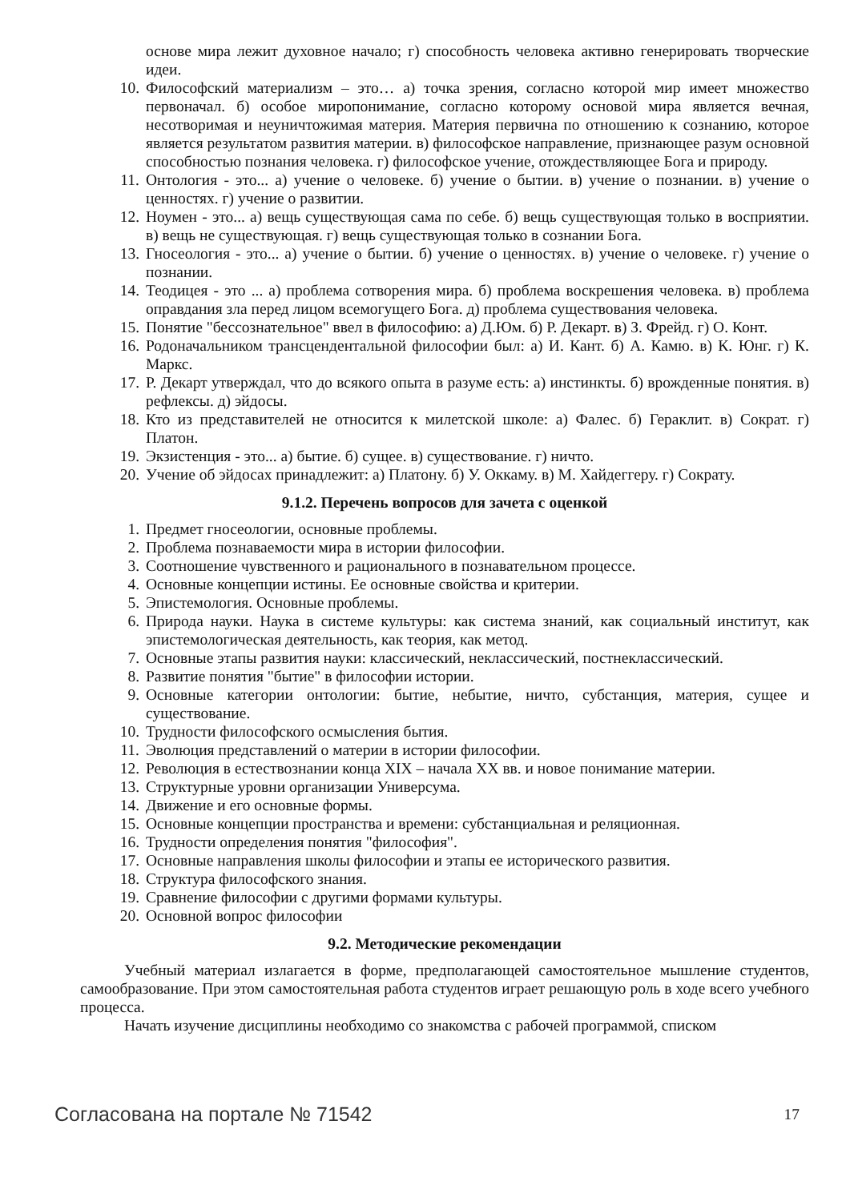основе мира лежит духовное начало; г) способность человека активно генерировать творческие идеи.
10. Философский материализм – это… а) точка зрения, согласно которой мир имеет множество первоначал. б) особое миропонимание, согласно которому основой мира является вечная, несотворимая и неуничтожимая материя. Материя первична по отношению к сознанию, которое является результатом развития материи. в) философское направление, признающее разум основной способностью познания человека. г) философское учение, отождествляющее Бога и природу.
11. Онтология - это... а) учение о человеке. б) учение о бытии. в) учение о познании. в) учение о ценностях. г) учение о развитии.
12. Ноумен - это... а) вещь существующая сама по себе. б) вещь существующая только в восприятии. в) вещь не существующая. г) вещь существующая только в сознании Бога.
13. Гносеология - это... а) учение о бытии. б) учение о ценностях. в) учение о человеке. г) учение о познании.
14. Теодицея - это ... а) проблема сотворения мира. б) проблема воскрешения человека. в) проблема оправдания зла перед лицом всемогущего Бога. д) проблема существования человека.
15. Понятие "бессознательное" ввел в философию: а) Д.Юм. б) Р. Декарт. в) З. Фрейд. г) О. Конт.
16. Родоначальником трансцендентальной философии был: а) И. Кант. б) А. Камю. в) К. Юнг. г) К. Маркс.
17. Р. Декарт утверждал, что до всякого опыта в разуме есть: а) инстинкты. б) врожденные понятия. в) рефлексы. д) эйдосы.
18. Кто из представителей не относится к милетской школе: а) Фалес. б) Гераклит. в) Сократ. г) Платон.
19. Экзистенция - это... а) бытие. б) сущее. в) существование. г) ничто.
20. Учение об эйдосах принадлежит: а) Платону. б) У. Оккаму. в) М. Хайдеггеру. г) Сократу.
9.1.2. Перечень вопросов для зачета с оценкой
1. Предмет гносеологии, основные проблемы.
2. Проблема познаваемости мира в истории философии.
3. Соотношение чувственного и рационального в познавательном процессе.
4. Основные концепции истины. Ее основные свойства и критерии.
5. Эпистемология. Основные проблемы.
6. Природа науки. Наука в системе культуры: как система знаний, как социальный институт, как эпистемологическая деятельность, как теория, как метод.
7. Основные этапы развития науки: классический, неклассический, постнеклассический.
8. Развитие понятия "бытие" в философии истории.
9. Основные категории онтологии: бытие, небытие, ничто, субстанция, материя, сущее и существование.
10. Трудности философского осмысления бытия.
11. Эволюция представлений о материи в истории философии.
12. Революция в естествознании конца XIX – начала XX вв. и новое понимание материи.
13. Структурные уровни организации Универсума.
14. Движение и его основные формы.
15. Основные концепции пространства и времени: субстанциальная и реляционная.
16. Трудности определения понятия "философия".
17. Основные направления школы философии и этапы ее исторического развития.
18. Структура философского знания.
19. Сравнение философии с другими формами культуры.
20. Основной вопрос философии
9.2. Методические рекомендации
Учебный материал излагается в форме, предполагающей самостоятельное мышление студентов, самообразование. При этом самостоятельная работа студентов играет решающую роль в ходе всего учебного процесса.
Начать изучение дисциплины необходимо со знакомства с рабочей программой, списком
Согласована на портале № 71542 17